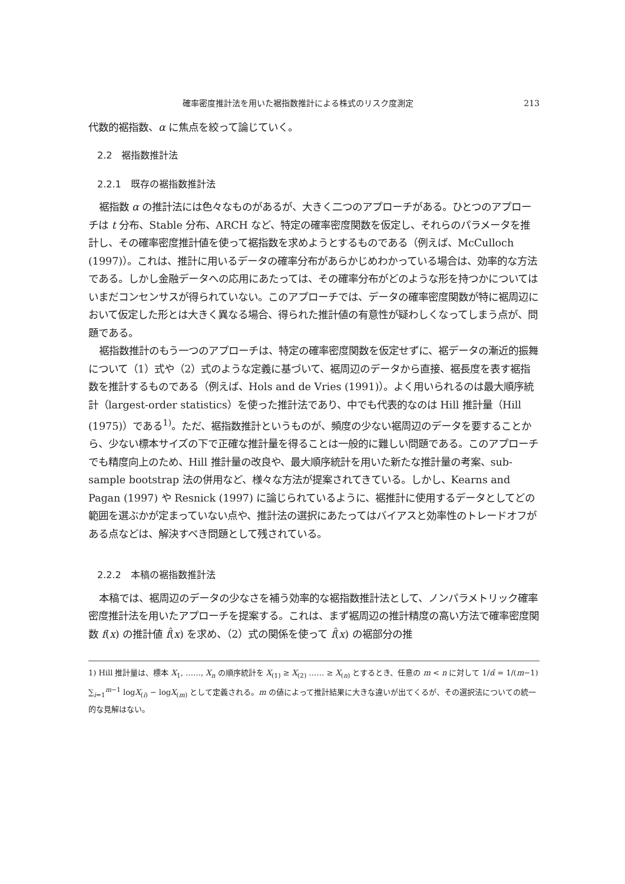確率密度推計法を用いた裾指数推計による株式のリスク度測定 213
代数的裾指数、α に焦点を絞って論じていく。
2.2　裾指数推計法
2.2.1　既存の裾指数推計法
裾指数 α の推計法には色々なものがあるが、大きく二つのアプローチがある。ひとつのアプローチは t 分布、Stable 分布、ARCH など、特定の確率密度関数を仮定し、それらのパラメータを推計し、その確率密度推計値を使って裾指数を求めようとするものである（例えば、McCulloch (1997)）。これは、推計に用いるデータの確率分布があらかじめわかっている場合は、効率的な方法である。しかし金融データへの応用にあたっては、その確率分布がどのような形を持つかについてはいまだコンセンサスが得られていない。このアプローチでは、データの確率密度関数が特に裾周辺において仮定した形とは大きく異なる場合、得られた推計値の有意性が疑わしくなってしまう点が、問題である。
裾指数推計のもう一つのアプローチは、特定の確率密度関数を仮定せずに、裾データの漸近的振舞について（1）式や（2）式のような定義に基づいて、裾周辺のデータから直接、裾長度を表す裾指数を推計するものである（例えば、Hols and de Vries (1991)）。よく用いられるのは最大順序統計（largest-order statistics）を使った推計法であり、中でも代表的なのは Hill 推計量（Hill (1975)）である<sup>1)</sup>。ただ、裾指数推計というものが、頻度の少ない裾周辺のデータを要することから、少ない標本サイズの下で正確な推計量を得ることは一般的に難しい問題である。このアプローチでも精度向上のため、Hill 推計量の改良や、最大順序統計を用いた新たな推計量の考案、sub-sample bootstrap 法の併用など、様々な方法が提案されてきている。しかし、Kearns and Pagan (1997) や Resnick (1997) に論じられているように、裾推計に使用するデータとしてどの範囲を選ぶかが定まっていない点や、推計法の選択にあたってはバイアスと効率性のトレードオフがある点などは、解決すべき問題として残されている。
2.2.2　本稿の裾指数推計法
本稿では、裾周辺のデータの少なさを補う効率的な裾指数推計法として、ノンパラメトリック確率密度推計法を用いたアプローチを提案する。これは、まず裾周辺の推計精度の高い方法で確率密度関数 f(x) の推計値 f̂(x) を求め、（2）式の関係を使って f̂(x) の裾部分の推
1) Hill 推計量は、標本 X<sub>1</sub>, ……, X<sub>n</sub> の順序統計を X<sub>(1)</sub> ≥ X<sub>(2)</sub> …… ≥ X<sub>(n)</sub> とするとき、任意の m < n に対して 1/α̂ = 1/(m−1) ∑<sub>i=1</sub><sup>m−1</sup> logX<sub>(i)</sub> − logX<sub>(m)</sub> として定義される。m の値によって推計結果に大きな違いが出てくるが、その選択法についての統一的な見解はない。